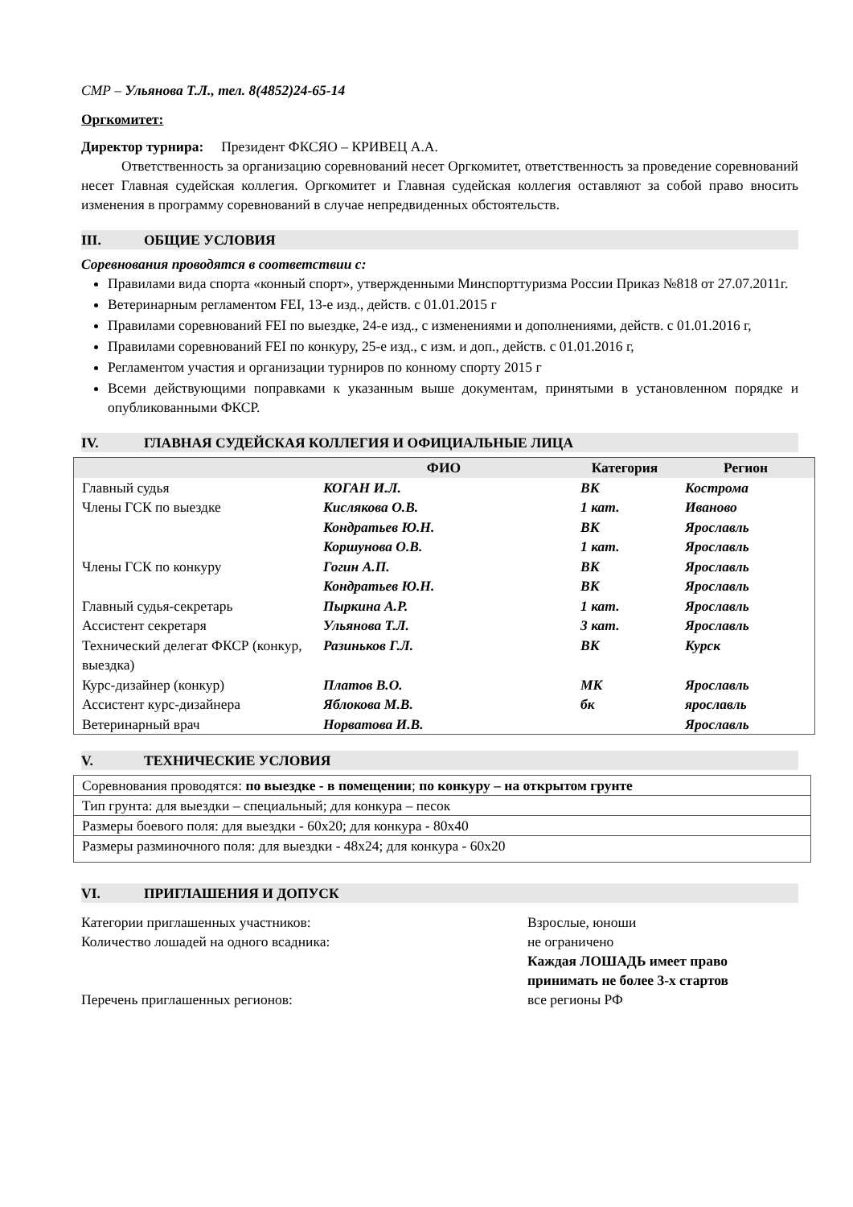СМР – Ульянова Т.Л., тел. 8(4852)24-65-14
Оргкомитет:
Директор турнира: Президент ФКСЯО – КРИВЕЦ А.А.
Ответственность за организацию соревнований несет Оргкомитет, ответственность за проведение соревнований несет Главная судейская коллегия. Оргкомитет и Главная судейская коллегия оставляют за собой право вносить изменения в программу соревнований в случае непредвиденных обстоятельств.
III. ОБЩИЕ УСЛОВИЯ
Соревнования проводятся в соответствии с:
Правилами вида спорта «конный спорт», утвержденными Минспорттуризма России Приказ №818 от 27.07.2011г.
Ветеринарным регламентом FEI, 13-е изд., действ. с 01.01.2015 г
Правилами соревнований FEI по выездке, 24-е изд., с изменениями и дополнениями, действ. с 01.01.2016 г,
Правилами соревнований FEI по конкуру, 25-е изд., с изм. и доп., действ. с 01.01.2016 г,
Регламентом участия и организации турниров по конному спорту 2015 г
Всеми действующими поправками к указанным выше документам, принятыми в установленном порядке и опубликованными ФКСР.
IV. ГЛАВНАЯ СУДЕЙСКАЯ КОЛЛЕГИЯ И ОФИЦИАЛЬНЫЕ ЛИЦА
| | ФИО | Категория | Регион |
| --- | --- | --- | --- |
| Главный судья | КОГАН И.Л. | ВК | Кострома |
| Члены ГСК по выездке | Кислякова О.В. | 1 кат. | Иваново |
| | Кондратьев Ю.Н. | ВК | Ярославль |
| | Коршунова О.В. | 1 кат. | Ярославль |
| Члены ГСК по конкуру | Гогин А.П. | ВК | Ярославль |
| | Кондратьев Ю.Н. | ВК | Ярославль |
| Главный судья-секретарь | Пыркина А.Р. | 1 кат. | Ярославль |
| Ассистент секретаря | Ульянова Т.Л. | 3 кат. | Ярославль |
| Технический делегат ФКСР (конкур, выездка) | Разиньков Г.Л. | ВК | Курск |
| Курс-дизайнер (конкур) | Платов В.О. | МК | Ярославль |
| Ассистент курс-дизайнера | Яблокова М.В. | бк | ярославль |
| Ветеринарный врач | Норватова И.В. | | Ярославль |
V. ТЕХНИЧЕСКИЕ УСЛОВИЯ
| Соревнования проводятся: по выездке - в помещении ; по конкуру – на открытом грунте |
| Тип грунта: для выездки – специальный; для конкура – песок |
| Размеры боевого поля: для выездки - 60х20; для конкура - 80х40 |
| Размеры разминочного поля: для выездки - 48х24; для конкура - 60х20 |
VI. ПРИГЛАШЕНИЯ И ДОПУСК
Категории приглашенных участников:
Взрослые, юноши
Количество лошадей на одного всадника:
не ограничено
Каждая ЛОШАДЬ имеет право принимать не более 3-х стартов
Перечень приглашенных регионов:
все регионы РФ